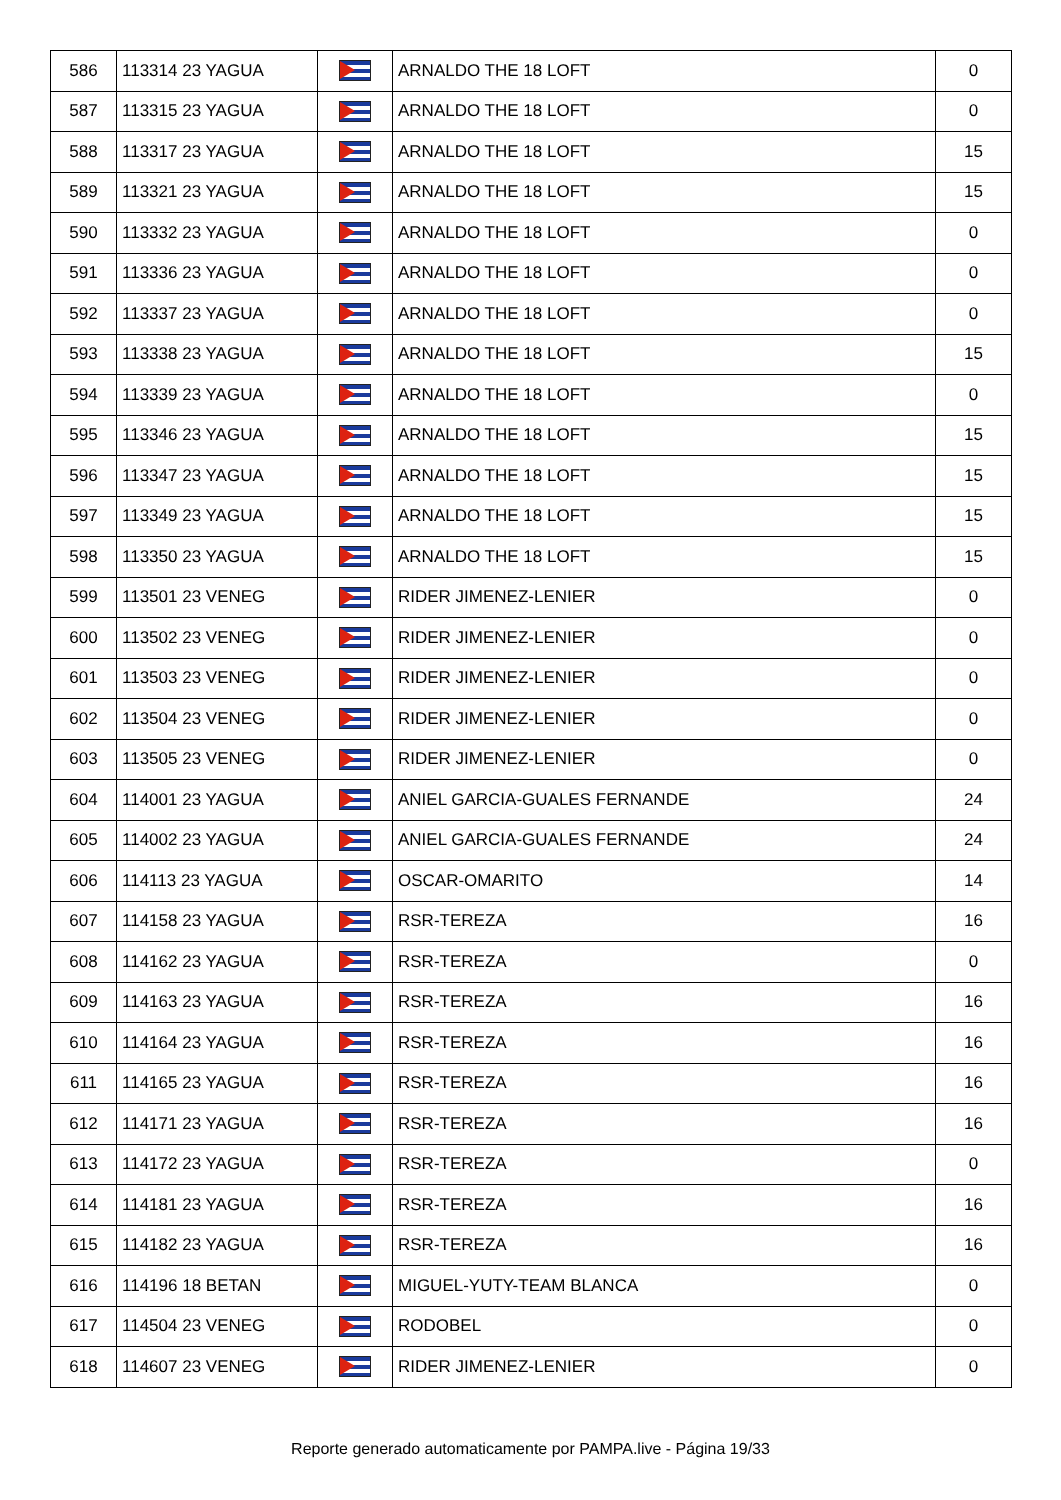| 586 | 113314 23 YAGUA | | ARNALDO THE 18 LOFT | 0 |
| 587 | 113315 23 YAGUA | | ARNALDO THE 18 LOFT | 0 |
| 588 | 113317 23 YAGUA | | ARNALDO THE 18 LOFT | 15 |
| 589 | 113321 23 YAGUA | | ARNALDO THE 18 LOFT | 15 |
| 590 | 113332 23 YAGUA | | ARNALDO THE 18 LOFT | 0 |
| 591 | 113336 23 YAGUA | | ARNALDO THE 18 LOFT | 0 |
| 592 | 113337 23 YAGUA | | ARNALDO THE 18 LOFT | 0 |
| 593 | 113338 23 YAGUA | | ARNALDO THE 18 LOFT | 15 |
| 594 | 113339 23 YAGUA | | ARNALDO THE 18 LOFT | 0 |
| 595 | 113346 23 YAGUA | | ARNALDO THE 18 LOFT | 15 |
| 596 | 113347 23 YAGUA | | ARNALDO THE 18 LOFT | 15 |
| 597 | 113349 23 YAGUA | | ARNALDO THE 18 LOFT | 15 |
| 598 | 113350 23 YAGUA | | ARNALDO THE 18 LOFT | 15 |
| 599 | 113501 23 VENEG | | RIDER JIMENEZ-LENIER | 0 |
| 600 | 113502 23 VENEG | | RIDER JIMENEZ-LENIER | 0 |
| 601 | 113503 23 VENEG | | RIDER JIMENEZ-LENIER | 0 |
| 602 | 113504 23 VENEG | | RIDER JIMENEZ-LENIER | 0 |
| 603 | 113505 23 VENEG | | RIDER JIMENEZ-LENIER | 0 |
| 604 | 114001 23 YAGUA | | ANIEL GARCIA-GUALES FERNANDE | 24 |
| 605 | 114002 23 YAGUA | | ANIEL GARCIA-GUALES FERNANDE | 24 |
| 606 | 114113 23 YAGUA | | OSCAR-OMARITO | 14 |
| 607 | 114158 23 YAGUA | | RSR-TEREZA | 16 |
| 608 | 114162 23 YAGUA | | RSR-TEREZA | 0 |
| 609 | 114163 23 YAGUA | | RSR-TEREZA | 16 |
| 610 | 114164 23 YAGUA | | RSR-TEREZA | 16 |
| 611 | 114165 23 YAGUA | | RSR-TEREZA | 16 |
| 612 | 114171 23 YAGUA | | RSR-TEREZA | 16 |
| 613 | 114172 23 YAGUA | | RSR-TEREZA | 0 |
| 614 | 114181 23 YAGUA | | RSR-TEREZA | 16 |
| 615 | 114182 23 YAGUA | | RSR-TEREZA | 16 |
| 616 | 114196 18 BETAN | | MIGUEL-YUTY-TEAM BLANCA | 0 |
| 617 | 114504 23 VENEG | | RODOBEL | 0 |
| 618 | 114607 23 VENEG | | RIDER JIMENEZ-LENIER | 0 |
Reporte generado automaticamente por PAMPA.live - Página 19/33